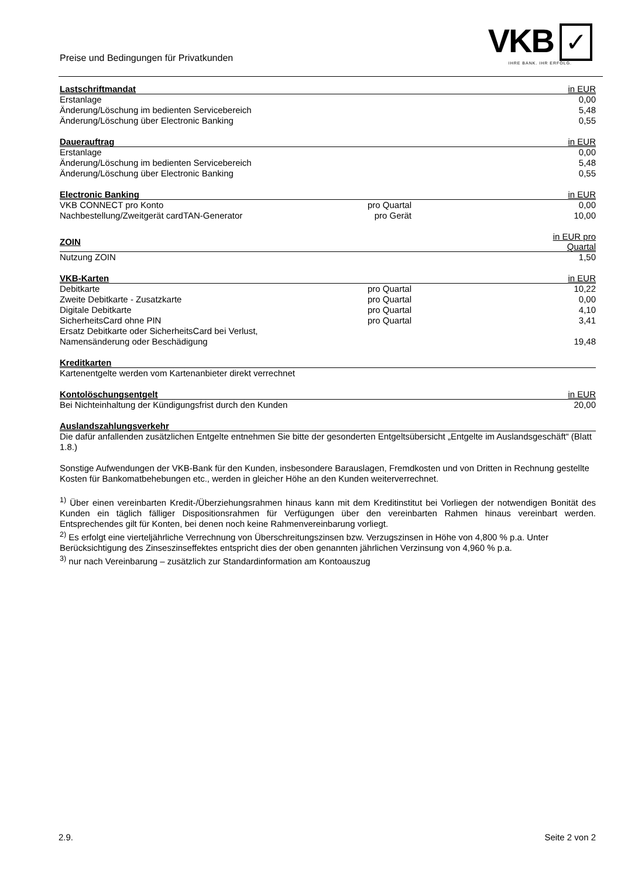Preise und Bedingungen für Privatkunden
VKB ✓
IHRE BANK. IHR ERFOLG.
| Lastschriftmandat | | in EUR |
| --- | --- | --- |
| Erstanlage | | 0,00 |
| Änderung/Löschung im bedienten Servicebereich | | 5,48 |
| Änderung/Löschung über Electronic Banking | | 0,55 |
| Dauerauftrag | | in EUR |
| --- | --- | --- |
| Erstanlage | | 0,00 |
| Änderung/Löschung im bedienten Servicebereich | | 5,48 |
| Änderung/Löschung über Electronic Banking | | 0,55 |
| Electronic Banking | | in EUR |
| --- | --- | --- |
| VKB CONNECT pro Konto | pro Quartal | 0,00 |
| Nachbestellung/Zweitgerät cardTAN-Generator | pro Gerät | 10,00 |
| ZOIN | | in EUR pro Quartal |
| --- | --- | --- |
| Nutzung ZOIN | | 1,50 |
| VKB-Karten | | in EUR |
| --- | --- | --- |
| Debitkarte | pro Quartal | 10,22 |
| Zweite Debitkarte - Zusatzkarte | pro Quartal | 0,00 |
| Digitale Debitkarte | pro Quartal | 4,10 |
| SicherheitsCard ohne PIN | pro Quartal | 3,41 |
| Ersatz Debitkarte oder SicherheitsCard bei Verlust, Namensänderung oder Beschädigung | | 19,48 |
| Kreditkarten |
| --- |
| Kartenentgelte werden vom Kartenanbieter direkt verrechnet |
| Kontolöschungsentgelt | | in EUR |
| --- | --- | --- |
| Bei Nichteinhaltung der Kündigungsfrist durch den Kunden | | 20,00 |
| Auslandszahlungsverkehr |
| --- |
| Die dafür anfallenden zusätzlichen Entgelte entnehmen Sie bitte der gesonderten Entgeltsübersicht „Entgelte im Auslandsgeschäft“ (Blatt 1.8.) |
Sonstige Aufwendungen der VKB-Bank für den Kunden, insbesondere Barauslagen, Fremdkosten und von Dritten in Rechnung gestellte Kosten für Bankomatbehebungen etc., werden in gleicher Höhe an den Kunden weiterverrechnet.
<sup>1)</sup> Über einen vereinbarten Kredit-/Überziehungsrahmen hinaus kann mit dem Kreditinstitut bei Vorliegen der notwendigen Bonität des Kunden ein täglich fälliger Dispositionsrahmen für Verfügungen über den vereinbarten Rahmen hinaus vereinbart werden. Entsprechendes gilt für Konten, bei denen noch keine Rahmenvereinbarung vorliegt.
<sup>2)</sup> Es erfolgt eine vierteljährliche Verrechnung von Überschreitungszinsen bzw. Verzugszinsen in Höhe von 4,800 % p.a. Unter Berücksichtigung des Zinseszinseffektes entspricht dies der oben genannten jährlichen Verzinsung von 4,960 % p.a.
<sup>3)</sup> nur nach Vereinbarung – zusätzlich zur Standardinformation am Kontoauszug
2.9. Seite 2 von 2